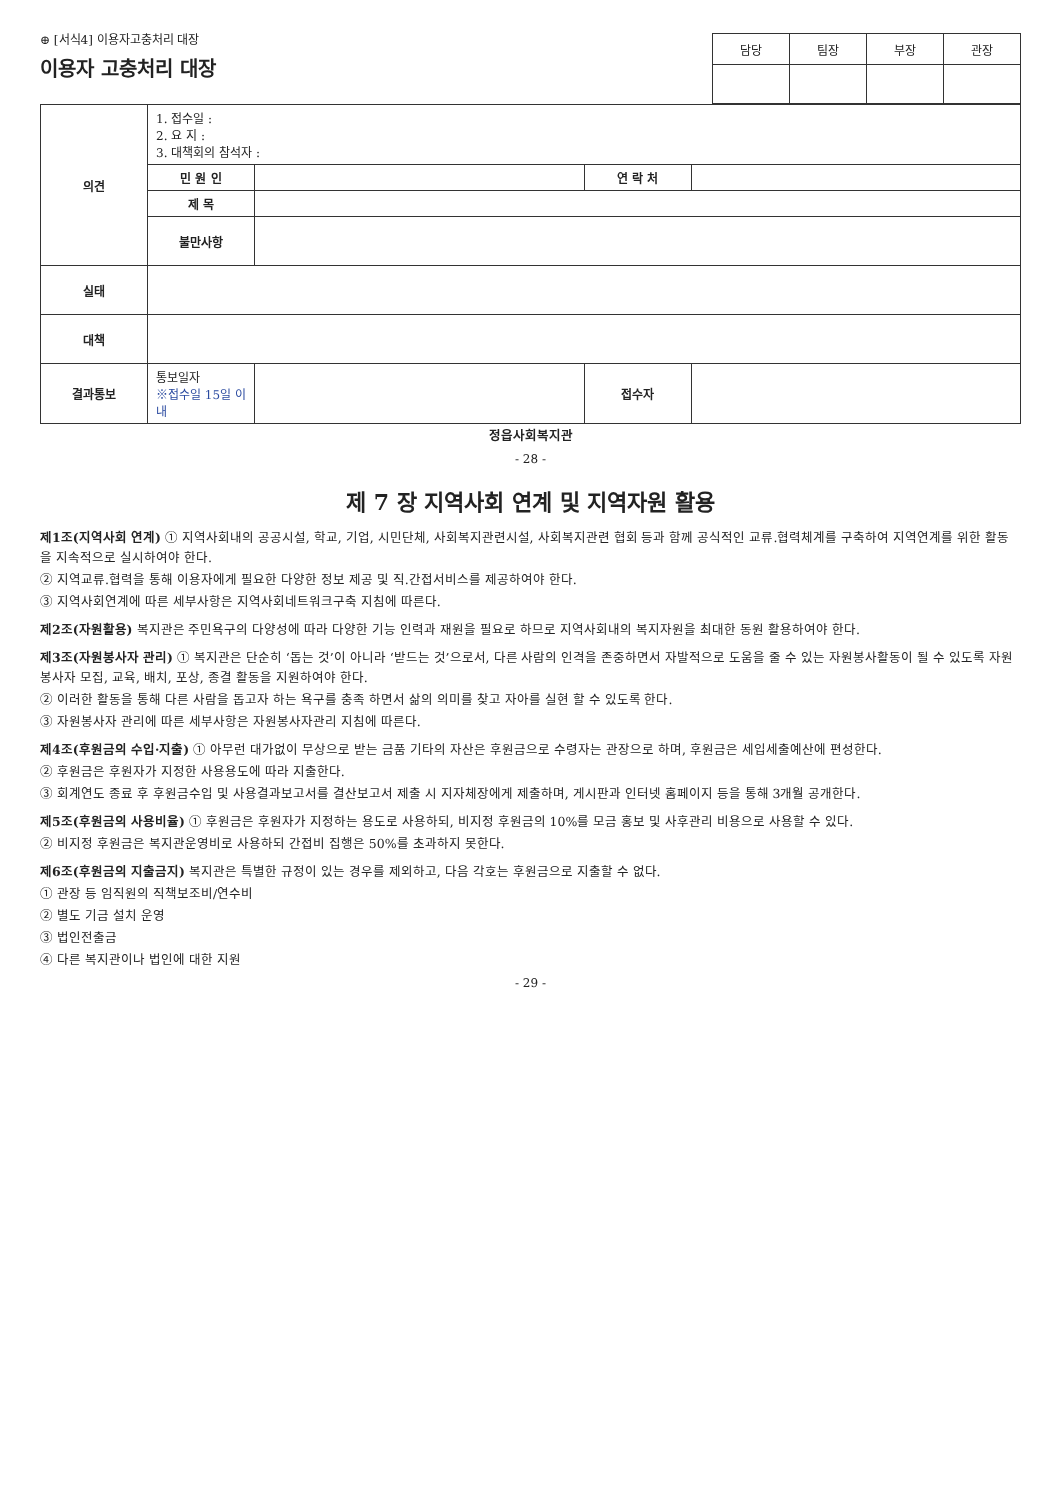⊕ [서식4] 이용자고충처리 대장
| 담당 | 팀장 | 부장 | 관장 |
이용자 고충처리 대장
| 의견 | 1. 접수일 : 2. 요 지 : 3. 대책회의 참석자 : | | | |
| | 민 원 인 | | 연 락 처 | |
| | 제 목 | | | |
| | 불만사항 | | | |
| 실태 | | | | |
| 대책 | | | | |
| 결과통보 | 통보일자 ※접수일 15일 이내 | | 접수자 | |
정읍사회복지관
- 28 -
제 7 장 지역사회 연계 및 지역자원 활용
제1조(지역사회 연계) ① 지역사회내의 공공시설, 학교, 기업, 시민단체, 사회복지관련시설, 사회복지관련 협회 등과 함께 공식적인 교류.협력체계를 구축하여 지역연계를 위한 활동을 지속적으로 실시하여야 한다.
② 지역교류.협력을 통해 이용자에게 필요한 다양한 정보 제공 및 직.간접서비스를 제공하여야 한다.
③ 지역사회연계에 따른 세부사항은 지역사회네트워크구축 지침에 따른다.
제2조(자원활용) 복지관은 주민욕구의 다양성에 따라 다양한 기능 인력과 재원을 필요로 하므로 지역사회내의 복지자원을 최대한 동원 활용하여야 한다.
제3조(자원봉사자 관리) ① 복지관은 단순히 ‘돕는 것’이 아니라 ‘받드는 것’으로서, 다른 사람의 인격을 존중하면서 자발적으로 도움을 줄 수 있는 자원봉사활동이 될 수 있도록 자원봉사자 모집, 교육, 배치, 포상, 종결 활동을 지원하여야 한다.
② 이러한 활동을 통해 다른 사람을 돕고자 하는 욕구를 충족 하면서 삶의 의미를 찾고 자아를 실현 할 수 있도록 한다.
③ 자원봉사자 관리에 따른 세부사항은 자원봉사자관리 지침에 따른다.
제4조(후원금의 수입·지출) ① 아무런 대가없이 무상으로 받는 금품 기타의 자산은 후원금으로 수령자는 관장으로 하며, 후원금은 세입세출예산에 편성한다.
② 후원금은 후원자가 지정한 사용용도에 따라 지출한다.
③ 회계연도 종료 후 후원금수입 및 사용결과보고서를 결산보고서 제출 시 지자체장에게 제출하며, 게시판과 인터넷 홈페이지 등을 통해 3개월 공개한다.
제5조(후원금의 사용비율) ① 후원금은 후원자가 지정하는 용도로 사용하되, 비지정 후원금의 10%를 모금 홍보 및 사후관리 비용으로 사용할 수 있다.
② 비지정 후원금은 복지관운영비로 사용하되 간접비 집행은 50%를 초과하지 못한다.
제6조(후원금의 지출금지) 복지관은 특별한 규정이 있는 경우를 제외하고, 다음 각호는 후원금으로 지출할 수 없다.
① 관장 등 임직원의 직책보조비/연수비
② 별도 기금 설치 운영
③ 법인전출금
④ 다른 복지관이나 법인에 대한 지원
- 29 -